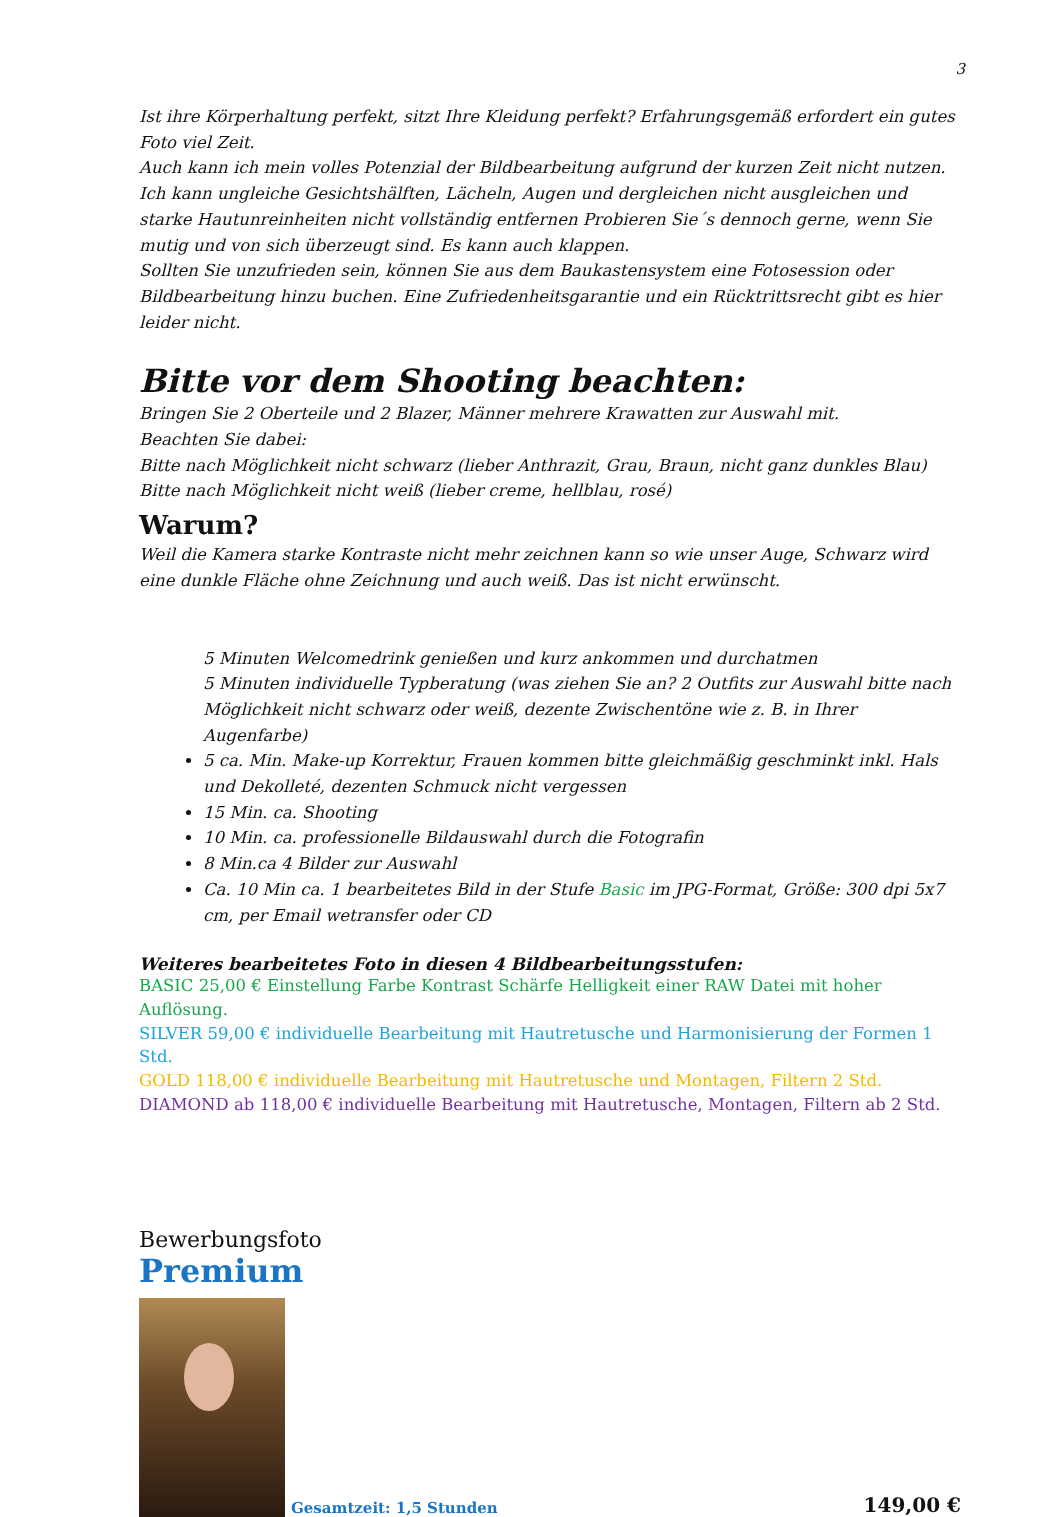3
Ist ihre Körperhaltung perfekt, sitzt Ihre Kleidung perfekt? Erfahrungsgemäß erfordert ein gutes Foto viel Zeit.
Auch kann ich mein volles Potenzial der Bildbearbeitung aufgrund der kurzen Zeit nicht nutzen.
Ich kann ungleiche Gesichtshälften, Lächeln, Augen und dergleichen nicht ausgleichen und starke Hautunreinheiten nicht vollständig entfernen Probieren Sie´s dennoch gerne, wenn Sie mutig und von sich überzeugt sind. Es kann auch klappen.
Sollten Sie unzufrieden sein, können Sie aus dem Baukastensystem eine Fotosession oder Bildbearbeitung hinzu buchen. Eine Zufriedenheitsgarantie und ein Rücktrittsrecht gibt es hier leider nicht.
Bitte vor dem Shooting beachten:
Bringen Sie 2 Oberteile und 2 Blazer, Männer mehrere Krawatten zur Auswahl mit.
Beachten Sie dabei:
Bitte nach Möglichkeit nicht schwarz (lieber Anthrazit, Grau, Braun, nicht ganz dunkles Blau)
Bitte nach Möglichkeit nicht weiß (lieber creme, hellblau, rosé)
Warum?
Weil die Kamera starke Kontraste nicht mehr zeichnen kann so wie unser Auge, Schwarz wird eine dunkle Fläche ohne Zeichnung und auch weiß. Das ist nicht erwünscht.
5 Minuten Welcomedrink genießen und kurz ankommen und durchatmen
5 Minuten individuelle Typberatung (was ziehen Sie an? 2 Outfits zur Auswahl bitte nach Möglichkeit nicht schwarz oder weiß, dezente Zwischentöne wie z. B. in Ihrer Augenfarbe)
5 ca. Min. Make-up Korrektur, Frauen kommen bitte gleichmäßig geschminkt inkl. Hals und Dekolleté, dezenten Schmuck nicht vergessen
15 Min. ca. Shooting
10 Min. ca. professionelle Bildauswahl durch die Fotografin
8 Min.ca 4 Bilder zur Auswahl
Ca. 10 Min ca. 1 bearbeitetes Bild in der Stufe Basic im JPG-Format, Größe: 300 dpi 5x7 cm, per Email wetransfer oder CD
Weiteres bearbeitetes Foto in diesen 4 Bildbearbeitungsstufen:
BASIC 25,00 € Einstellung Farbe Kontrast Schärfe Helligkeit einer RAW Datei mit hoher Auflösung.
SILVER 59,00 € individuelle Bearbeitung mit Hautretusche und Harmonisierung der Formen 1 Std.
GOLD 118,00 € individuelle Bearbeitung mit Hautretusche und Montagen, Filtern 2 Std.
DIAMOND ab 118,00 € individuelle Bearbeitung mit Hautretusche, Montagen, Filtern ab 2 Std.
Bewerbungsfoto
Premium
Gesamtzeit: 1,5 Stunden 149,00 €